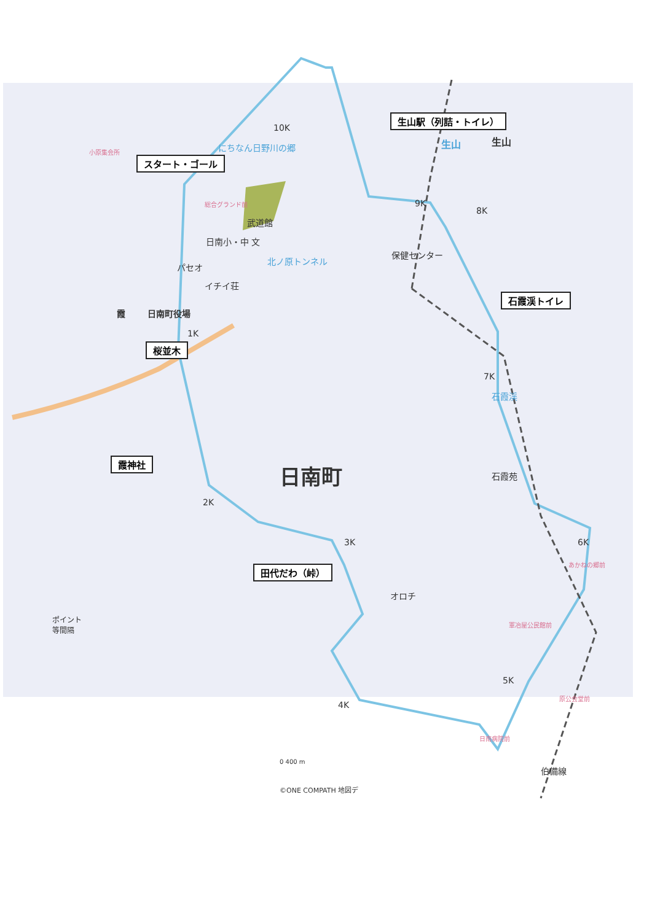生山駅（列詰・トイレ）
スタート・ゴール
桜並木
石霞渓トイレ
霞神社
田代だわ（峠）
生山 生山
にちなん日野川の郷
小原集会所
総合グランド前
武道館
日南小・中 文
北ノ原トンネル
保健センター
パセオ
イチイ荘
霞 日南町役場
石霞苑
石霞渓
日南町
オロチ
あかねの郷前
軍冶屋公民館前
原公会堂前
日南病院前
伯備線
ポイント
等間隔
0 400 m
©ONE COMPATH 地図デ
10K
1K
2K
3K
4K
5K
6K
7K
8K
9K